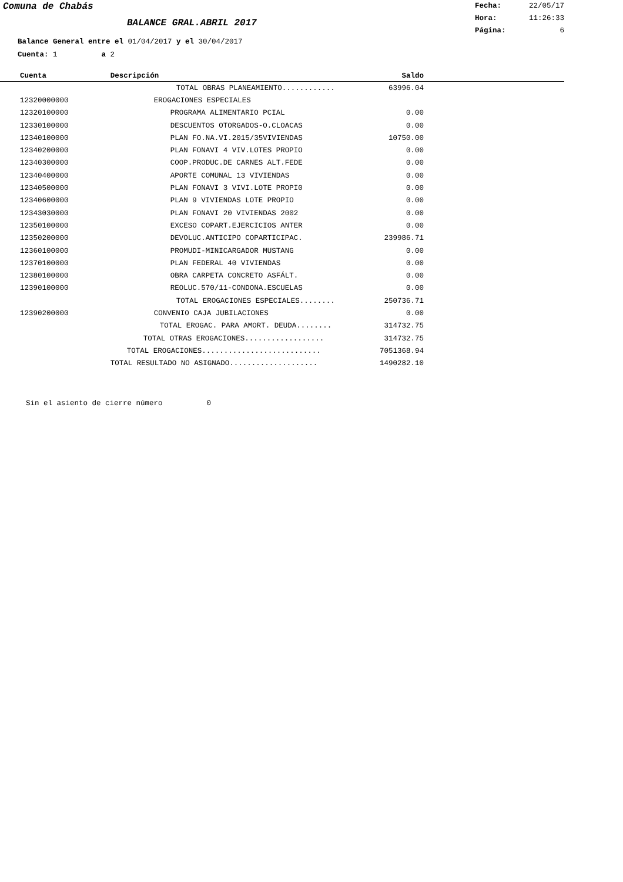Comuna de Chabás
BALANCE GRAL.ABRIL 2017
Fecha: 22/05/17
Hora: 11:26:33
Página: 6
Balance General entre el 01/04/2017 y el 30/04/2017
Cuenta: 1 a 2
| Cuenta | Descripción | Saldo | |
| --- | --- | --- | --- |
| | TOTAL OBRAS PLANEAMIENTO............ | 63996.04 | |
| 12320000000 | EROGACIONES ESPECIALES | | |
| 12320100000 | PROGRAMA ALIMENTARIO PCIAL | 0.00 | |
| 12330100000 | DESCUENTOS OTORGADOS-O.CLOACAS | 0.00 | |
| 12340100000 | PLAN FO.NA.VI.2015/35VIVIENDAS | 10750.00 | |
| 12340200000 | PLAN FONAVI 4 VIV.LOTES PROPIO | 0.00 | |
| 12340300000 | COOP.PRODUC.DE CARNES ALT.FEDE | 0.00 | |
| 12340400000 | APORTE COMUNAL 13 VIVIENDAS | 0.00 | |
| 12340500000 | PLAN FONAVI 3 VIVI.LOTE PROPI0 | 0.00 | |
| 12340600000 | PLAN 9 VIVIENDAS LOTE PROPIO | 0.00 | |
| 12343030000 | PLAN FONAVI 20 VIVIENDAS 2002 | 0.00 | |
| 12350100000 | EXCESO COPART.EJERCICIOS ANTER | 0.00 | |
| 12350200000 | DEVOLUC.ANTICIPO COPARTICIPAC. | 239986.71 | |
| 12360100000 | PROMUDI-MINICARGADOR MUSTANG | 0.00 | |
| 12370100000 | PLAN FEDERAL 40 VIVIENDAS | 0.00 | |
| 12380100000 | OBRA CARPETA CONCRETO ASFÁLT. | 0.00 | |
| 12390100000 | REOLUC.570/11-CONDONA.ESCUELAS | 0.00 | |
| | TOTAL EROGACIONES ESPECIALES........ | 250736.71 | |
| 12390200000 | CONVENIO CAJA JUBILACIONES | 0.00 | |
| | TOTAL EROGAC. PARA AMORT. DEUDA........ | 314732.75 | |
| | TOTAL OTRAS EROGACIONES.................. | 314732.75 | |
| | TOTAL EROGACIONES........................... | 7051368.94 | |
| | TOTAL RESULTADO NO ASIGNADO.................... | 1490282.10 | |
Sin el asiento de cierre número 0